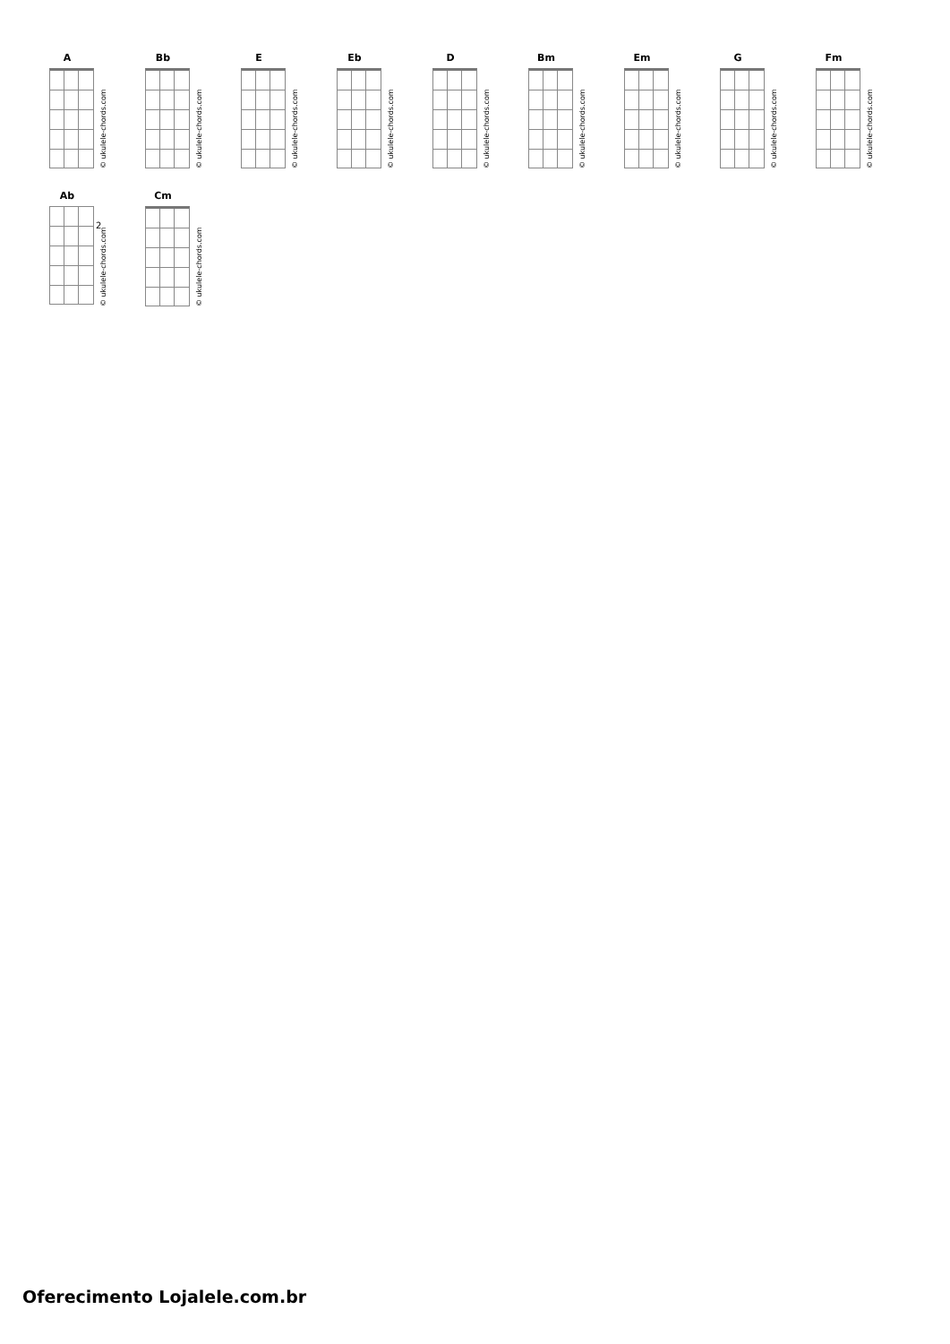A
© ukulele-chords.com
Bb
© ukulele-chords.com
E
© ukulele-chords.com
Eb
© ukulele-chords.com
D
© ukulele-chords.com
Bm
© ukulele-chords.com
Em
© ukulele-chords.com
G
© ukulele-chords.com
Fm
© ukulele-chords.com
Ab
2
© ukulele-chords.com
Cm
© ukulele-chords.com
Oferecimento Lojalele.com.br